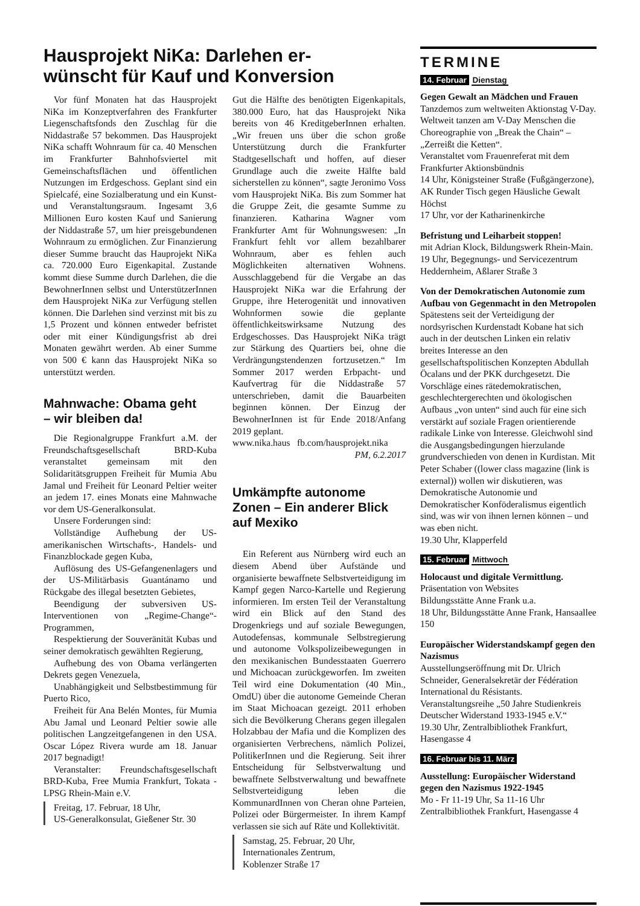Hausprojekt NiKa: Darlehen er-
wünscht für Kauf und Konversion
Vor fünf Monaten hat das Hausprojekt NiKa im Konzeptverfahren des Frankfurter Liegenschaftsfonds den Zuschlag für die Niddastraße 57 bekommen. Das Hausprojekt NiKa schafft Wohnraum für ca. 40 Menschen im Frankfurter Bahnhofsviertel mit Gemeinschaftsflächen und öffentlichen Nutzungen im Erdgeschoss. Geplant sind ein Spielcafé, eine Sozialberatung und ein Kunst- und Veranstaltungsraum. Ingesamt 3,6 Millionen Euro kosten Kauf und Sanierung der Niddastraße 57, um hier preisgebundenen Wohnraum zu ermöglichen. Zur Finanzierung dieser Summe braucht das Hauprojekt NiKa ca. 720.000 Euro Eigenkapital. Zustande kommt diese Summe durch Darlehen, die die BewohnerInnen selbst und UnterstützerInnen dem Hausprojekt NiKa zur Verfügung stellen können. Die Darlehen sind verzinst mit bis zu 1,5 Prozent und können entweder befristet oder mit einer Kündigungsfrist ab drei Monaten gewährt werden. Ab einer Summe von 500 € kann das Hausprojekt NiKa so unterstützt werden.
Mahnwache: Obama geht
– wir bleiben da!
Die Regionalgruppe Frankfurt a.M. der Freundschaftsgesellschaft BRD-Kuba veranstaltet gemeinsam mit den Solidaritätsgruppen Freiheit für Mumia Abu Jamal und Freiheit für Leonard Peltier weiter an jedem 17. eines Monats eine Mahnwache vor dem US-Generalkonsulat.
Unsere Forderungen sind:
Vollständige Aufhebung der US-amerikanischen Wirtschafts-, Handels- und Finanzblockade gegen Kuba,
Auflösung des US-Gefangenenlagers und der US-Militärbasis Guantánamo und Rückgabe des illegal besetzten Gebietes,
Beendigung der subversiven US-Interventionen von „Regime-Change“-Programmen,
Respektierung der Souveränität Kubas und seiner demokratisch gewählten Regierung,
Aufhebung des von Obama verlängerten Dekrets gegen Venezuela,
Unabhängigkeit und Selbstbestimmung für Puerto Rico,
Freiheit für Ana Belén Montes, für Mumia Abu Jamal und Leonard Peltier sowie alle politischen Langzeitgefangenen in den USA. Oscar López Rivera wurde am 18. Januar 2017 begnadigt!
Veranstalter: Freundschaftsgesellschaft BRD-Kuba, Free Mumia Frankfurt, Tokata - LPSG Rhein-Main e.V.
Freitag, 17. Februar, 18 Uhr,
US-Generalkonsulat, Gießener Str. 30
Gut die Hälfte des benötigten Eigenkapitals, 380.000 Euro, hat das Hausprojekt Nika bereits von 46 KreditgeberInnen erhalten. „Wir freuen uns über die schon große Unterstützung durch die Frankfurter Stadtgesellschaft und hoffen, auf dieser Grundlage auch die zweite Hälfte bald sicherstellen zu können“, sagte Jeronimo Voss vom Hausprojekt NiKa. Bis zum Sommer hat die Gruppe Zeit, die gesamte Summe zu finanzieren. Katharina Wagner vom Frankfurter Amt für Wohnungswesen: „In Frankfurt fehlt vor allem bezahlbarer Wohnraum, aber es fehlen auch Möglichkeiten alternativen Wohnens. Ausschlaggebend für die Vergabe an das Hausprojekt NiKa war die Erfahrung der Gruppe, ihre Heterogenität und innovativen Wohnformen sowie die geplante öffentlichkeitswirksame Nutzung des Erdgeschosses. Das Hausprojekt NiKa trägt zur Stärkung des Quartiers bei, ohne die Verdrängungstendenzen fortzusetzen.“ Im Sommer 2017 werden Erbpacht- und Kaufvertrag für die Niddastraße 57 unterschrieben, damit die Bauarbeiten beginnen können. Der Einzug der BewohnerInnen ist für Ende 2018/Anfang 2019 geplant.
www.nika.haus fb.com/hausprojekt.nika
PM, 6.2.2017
Umkämpfte autonome Zonen – Ein anderer Blick auf Mexiko
Ein Referent aus Nürnberg wird euch an diesem Abend über Aufstände und organisierte bewaffnete Selbstverteidigung im Kampf gegen Narco-Kartelle und Regierung informieren. Im ersten Teil der Veranstaltung wird ein Blick auf den Stand des Drogenkriegs und auf soziale Bewegungen, Autodefensas, kommunale Selbstregierung und autonome Volkspolizeibewegungen in den mexikanischen Bundesstaaten Guerrero und Michoacan zurückgeworfen. Im zweiten Teil wird eine Dokumentation (40 Min., OmdU) über die autonome Gemeinde Cheran im Staat Michoacan gezeigt. 2011 erhoben sich die Bevölkerung Cherans gegen illegalen Holzabbau der Mafia und die Komplizen des organisierten Verbrechens, nämlich Polizei, PolitikerInnen und die Regierung. Seit ihrer Entscheidung für Selbstverwaltung und bewaffnete Selbstverwaltung und bewaffnete Selbstverteidigung leben die KommunardInnen von Cheran ohne Parteien, Polizei oder Bürgermeister. In ihrem Kampf verlassen sie sich auf Räte und Kollektivität.
Samstag, 25. Februar, 20 Uhr,
Internationales Zentrum,
Koblenzer Straße 17
TERMINE
14. Februar Dienstag
Gegen Gewalt an Mädchen und Frauen
Tanzdemos zum weltweiten Aktionstag V-Day. Weltweit tanzen am V-Day Menschen die Choreographie von „Break the Chain“ – „Zerreißt die Ketten“.
Veranstaltet vom Frauenreferat mit dem Frankfurter Aktionsbündnis
14 Uhr, Königsteiner Straße (Fußgängerzone), AK Runder Tisch gegen Häusliche Gewalt Höchst
17 Uhr, vor der Katharinenkirche
Befristung und Leiharbeit stoppen!
mit Adrian Klock, Bildungswerk Rhein-Main.
19 Uhr, Begegnungs- und Servicezentrum Heddernheim, Aßlarer Straße 3
Von der Demokratischen Autonomie zum Aufbau von Gegenmacht in den Metropolen
Spätestens seit der Verteidigung der nordsyrischen Kurdenstadt Kobane hat sich auch in der deutschen Linken ein relativ breites Interesse an den gesellschaftspolitischen Konzepten Abdullah Öcalans und der PKK durchgesetzt. Die Vorschläge eines rätedemokratischen, geschlechtergerechten und ökologischen Aufbaus „von unten“ sind auch für eine sich verstärkt auf soziale Fragen orientierende radikale Linke von Interesse. Gleichwohl sind die Ausgangsbedingungen hierzulande grundverschieden von denen in Kurdistan. Mit Peter Schaber ((lower class magazine (link is external)) wollen wir diskutieren, was Demokratische Autonomie und Demokratischer Konföderalismus eigentlich sind, was wir von ihnen lernen können – und was eben nicht.
19.30 Uhr, Klapperfeld
15. Februar Mittwoch
Holocaust und digitale Vermittlung.
Präsentation von Websites
Bildungsstätte Anne Frank u.a.
18 Uhr, Bildungsstätte Anne Frank, Hansaallee 150
Europäischer Widerstandskampf gegen den Nazismus
Ausstellungseröffnung mit Dr. Ulrich Schneider, Generalsekretär der Fédération International du Résistants. Veranstaltungsreihe „50 Jahre Studienkreis Deutscher Widerstand 1933-1945 e.V.“
19.30 Uhr, Zentralbibliothek Frankfurt, Hasengasse 4
16. Februar bis 11. März
Ausstellung: Europäischer Widerstand gegen den Nazismus 1922-1945
Mo - Fr 11-19 Uhr, Sa 11-16 Uhr
Zentralbibliothek Frankfurt, Hasengasse 4